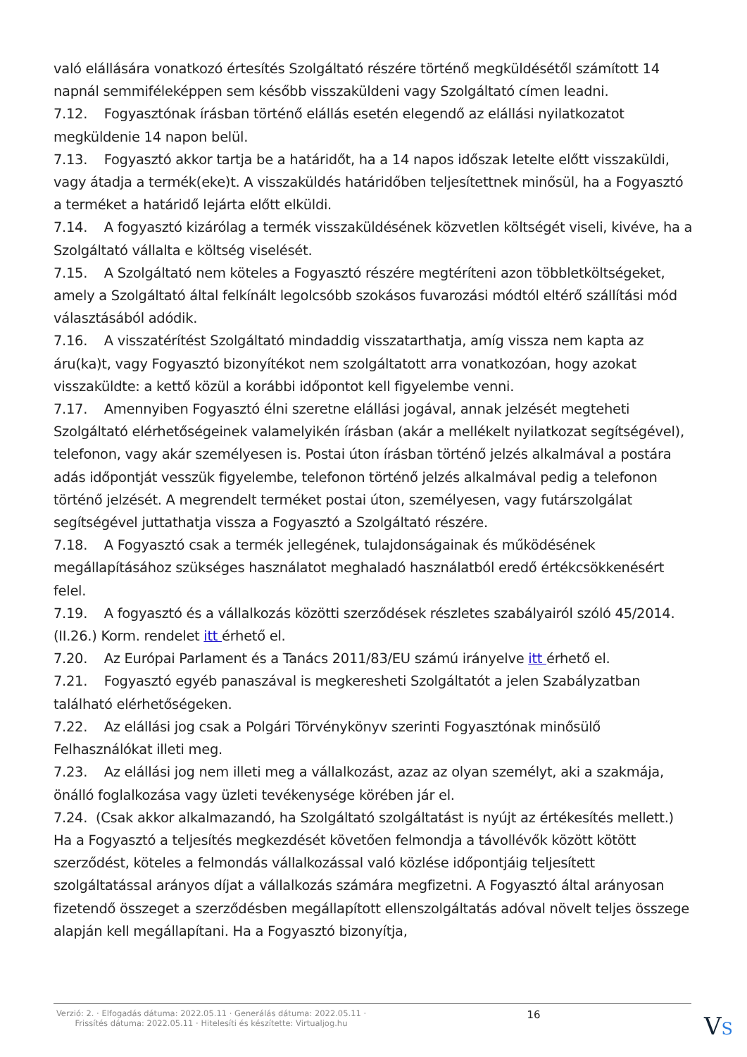való elállására vonatkozó értesítés Szolgáltató részére történő megküldésétől számított 14 napnál semmiféleképpen sem később visszaküldeni vagy Szolgáltató címen leadni.
7.12. Fogyasztónak írásban történő elállás esetén elegendő az elállási nyilatkozatot megküldenie 14 napon belül.
7.13. Fogyasztó akkor tartja be a határidőt, ha a 14 napos időszak letelte előtt visszaküldi, vagy átadja a termék(eke)t. A visszaküldés határidőben teljesítettnek minősül, ha a Fogyasztó a terméket a határidő lejárta előtt elküldi.
7.14. A fogyasztó kizárólag a termék visszaküldésének közvetlen költségét viseli, kivéve, ha a Szolgáltató vállalta e költség viselését.
7.15. A Szolgáltató nem köteles a Fogyasztó részére megtéríteni azon többletköltségeket, amely a Szolgáltató által felkínált legolcsóbb szokásos fuvarozási módtól eltérő szállítási mód választásából adódik.
7.16. A visszatérítést Szolgáltató mindaddig visszatarthatja, amíg vissza nem kapta az áru(ka)t, vagy Fogyasztó bizonyítékot nem szolgáltatott arra vonatkozóan, hogy azokat visszaküldte: a kettő közül a korábbi időpontot kell figyelembe venni.
7.17. Amennyiben Fogyasztó élni szeretne elállási jogával, annak jelzését megteheti Szolgáltató elérhetőségeinek valamelyikén írásban (akár a mellékelt nyilatkozat segítségével), telefonon, vagy akár személyesen is. Postai úton írásban történő jelzés alkalmával a postára adás időpontját vesszük figyelembe, telefonon történő jelzés alkalmával pedig a telefonon történő jelzését. A megrendelt terméket postai úton, személyesen, vagy futárszolgálat segítségével juttathatja vissza a Fogyasztó a Szolgáltató részére.
7.18. A Fogyasztó csak a termék jellegének, tulajdonságainak és működésének megállapításához szükséges használatot meghaladó használatból eredő értékcsökkenésért felel.
7.19. A fogyasztó és a vállalkozás közötti szerződések részletes szabályairól szóló 45/2014. (II.26.) Korm. rendelet itt érhető el.
7.20. Az Európai Parlament és a Tanács 2011/83/EU számú irányelve itt érhető el.
7.21. Fogyasztó egyéb panaszával is megkeresheti Szolgáltatót a jelen Szabályzatban található elérhetőségeken.
7.22. Az elállási jog csak a Polgári Törvénykönyv szerinti Fogyasztónak minősülő Felhasználókat illeti meg.
7.23. Az elállási jog nem illeti meg a vállalkozást, azaz az olyan személyt, aki a szakmája, önálló foglalkozása vagy üzleti tevékenysége körében jár el.
7.24. (Csak akkor alkalmazandó, ha Szolgáltató szolgáltatást is nyújt az értékesítés mellett.) Ha a Fogyasztó a teljesítés megkezdését követően felmondja a távollévők között kötött szerződést, köteles a felmondás vállalkozással való közlése időpontjáig teljesített szolgáltatással arányos díjat a vállalkozás számára megfizetni. A Fogyasztó által arányosan fizetendő összeget a szerződésben megállapított ellenszolgáltatás adóval növelt teljes összege alapján kell megállapítani. Ha a Fogyasztó bizonyítja,
Verzió: 2. · Elfogadás dátuma: 2022.05.11 · Generálás dátuma: 2022.05.11 · Frissítés dátuma: 2022.05.11 · Hitelesíti és készítette: Virtualjog.hu 16
VS